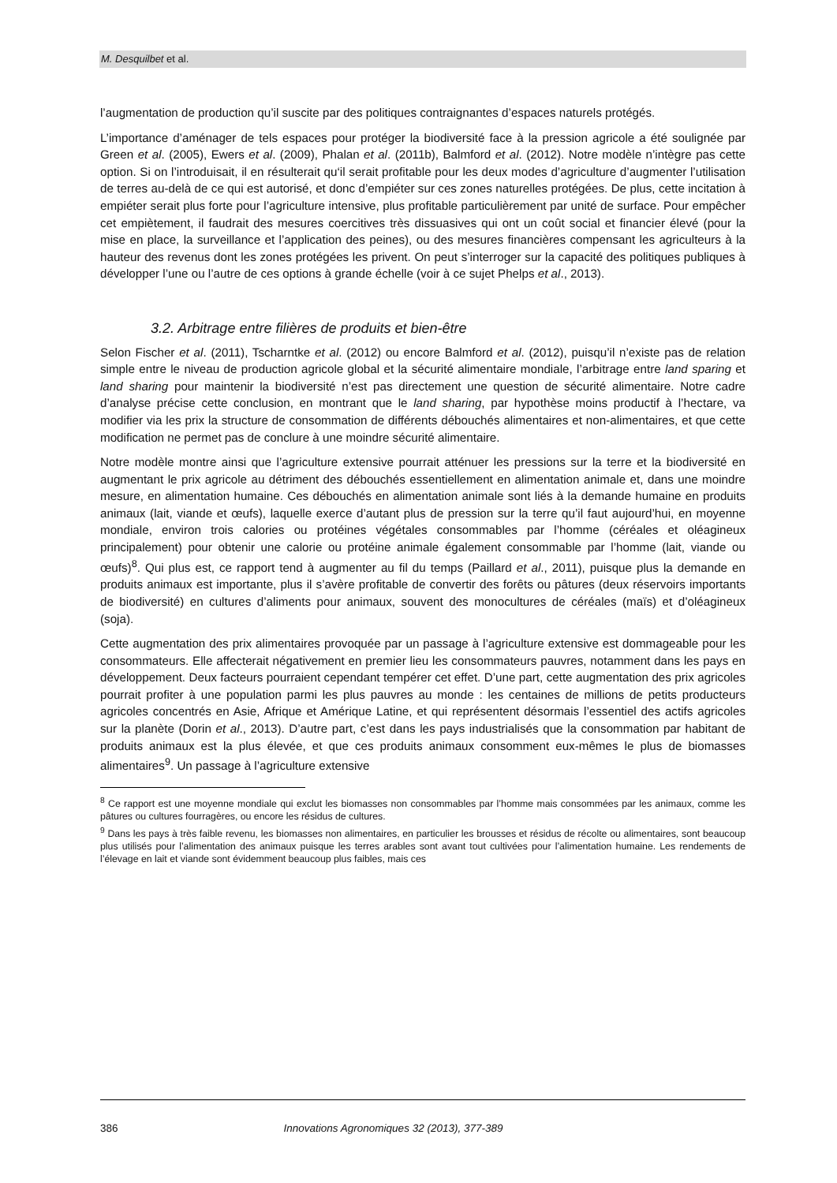M. Desquilbet et al.
l’augmentation de production qu’il suscite par des politiques contraignantes d’espaces naturels protégés.
L’importance d’aménager de tels espaces pour protéger la biodiversité face à la pression agricole a été soulignée par Green et al. (2005), Ewers et al. (2009), Phalan et al. (2011b), Balmford et al. (2012). Notre modèle n’intègre pas cette option. Si on l’introduisait, il en résulterait qu‘il serait profitable pour les deux modes d’agriculture d’augmenter l’utilisation de terres au-delà de ce qui est autorisé, et donc d’empiéter sur ces zones naturelles protégées. De plus, cette incitation à empiéter serait plus forte pour l’agriculture intensive, plus profitable particulièrement par unité de surface. Pour empêcher cet empiètement, il faudrait des mesures coercitives très dissuasives qui ont un coût social et financier élevé (pour la mise en place, la surveillance et l’application des peines), ou des mesures financières compensant les agriculteurs à la hauteur des revenus dont les zones protégées les privent. On peut s’interroger sur la capacité des politiques publiques à développer l’une ou l’autre de ces options à grande échelle (voir à ce sujet Phelps et al., 2013).
3.2. Arbitrage entre filières de produits et bien-être
Selon Fischer et al. (2011), Tscharntke et al. (2012) ou encore Balmford et al. (2012), puisqu’il n’existe pas de relation simple entre le niveau de production agricole global et la sécurité alimentaire mondiale, l’arbitrage entre land sparing et land sharing pour maintenir la biodiversité n’est pas directement une question de sécurité alimentaire. Notre cadre d’analyse précise cette conclusion, en montrant que le land sharing, par hypothèse moins productif à l’hectare, va modifier via les prix la structure de consommation de différents débouchés alimentaires et non-alimentaires, et que cette modification ne permet pas de conclure à une moindre sécurité alimentaire.
Notre modèle montre ainsi que l’agriculture extensive pourrait atténuer les pressions sur la terre et la biodiversité en augmentant le prix agricole au détriment des débouchés essentiellement en alimentation animale et, dans une moindre mesure, en alimentation humaine. Ces débouchés en alimentation animale sont liés à la demande humaine en produits animaux (lait, viande et œufs), laquelle exerce d’autant plus de pression sur la terre qu’il faut aujourd’hui, en moyenne mondiale, environ trois calories ou protéines végétales consommables par l’homme (céréales et oléagineux principalement) pour obtenir une calorie ou protéine animale également consommable par l’homme (lait, viande ou œufs)<sup>8</sup>. Qui plus est, ce rapport tend à augmenter au fil du temps (Paillard et al., 2011), puisque plus la demande en produits animaux est importante, plus il s’avère profitable de convertir des forêts ou pâtures (deux réservoirs importants de biodiversité) en cultures d’aliments pour animaux, souvent des monocultures de céréales (maïs) et d’oléagineux (soja).
Cette augmentation des prix alimentaires provoquée par un passage à l’agriculture extensive est dommageable pour les consommateurs. Elle affecterait négativement en premier lieu les consommateurs pauvres, notamment dans les pays en développement. Deux facteurs pourraient cependant tempérer cet effet. D’une part, cette augmentation des prix agricoles pourrait profiter à une population parmi les plus pauvres au monde : les centaines de millions de petits producteurs agricoles concentrés en Asie, Afrique et Amérique Latine, et qui représentent désormais l’essentiel des actifs agricoles sur la planète (Dorin et al., 2013). D’autre part, c’est dans les pays industrialisés que la consommation par habitant de produits animaux est la plus élevée, et que ces produits animaux consomment eux-mêmes le plus de biomasses alimentaires<sup>9</sup>. Un passage à l’agriculture extensive
<sup>8</sup> Ce rapport est une moyenne mondiale qui exclut les biomasses non consommables par l’homme mais consommées par les animaux, comme les pâtures ou cultures fourragères, ou encore les résidus de cultures.
<sup>9</sup> Dans les pays à très faible revenu, les biomasses non alimentaires, en particulier les brousses et résidus de récolte ou alimentaires, sont beaucoup plus utilisés pour l’alimentation des animaux puisque les terres arables sont avant tout cultivées pour l’alimentation humaine. Les rendements de l’élevage en lait et viande sont évidemment beaucoup plus faibles, mais ces
386 Innovations Agronomiques 32 (2013), 377-389